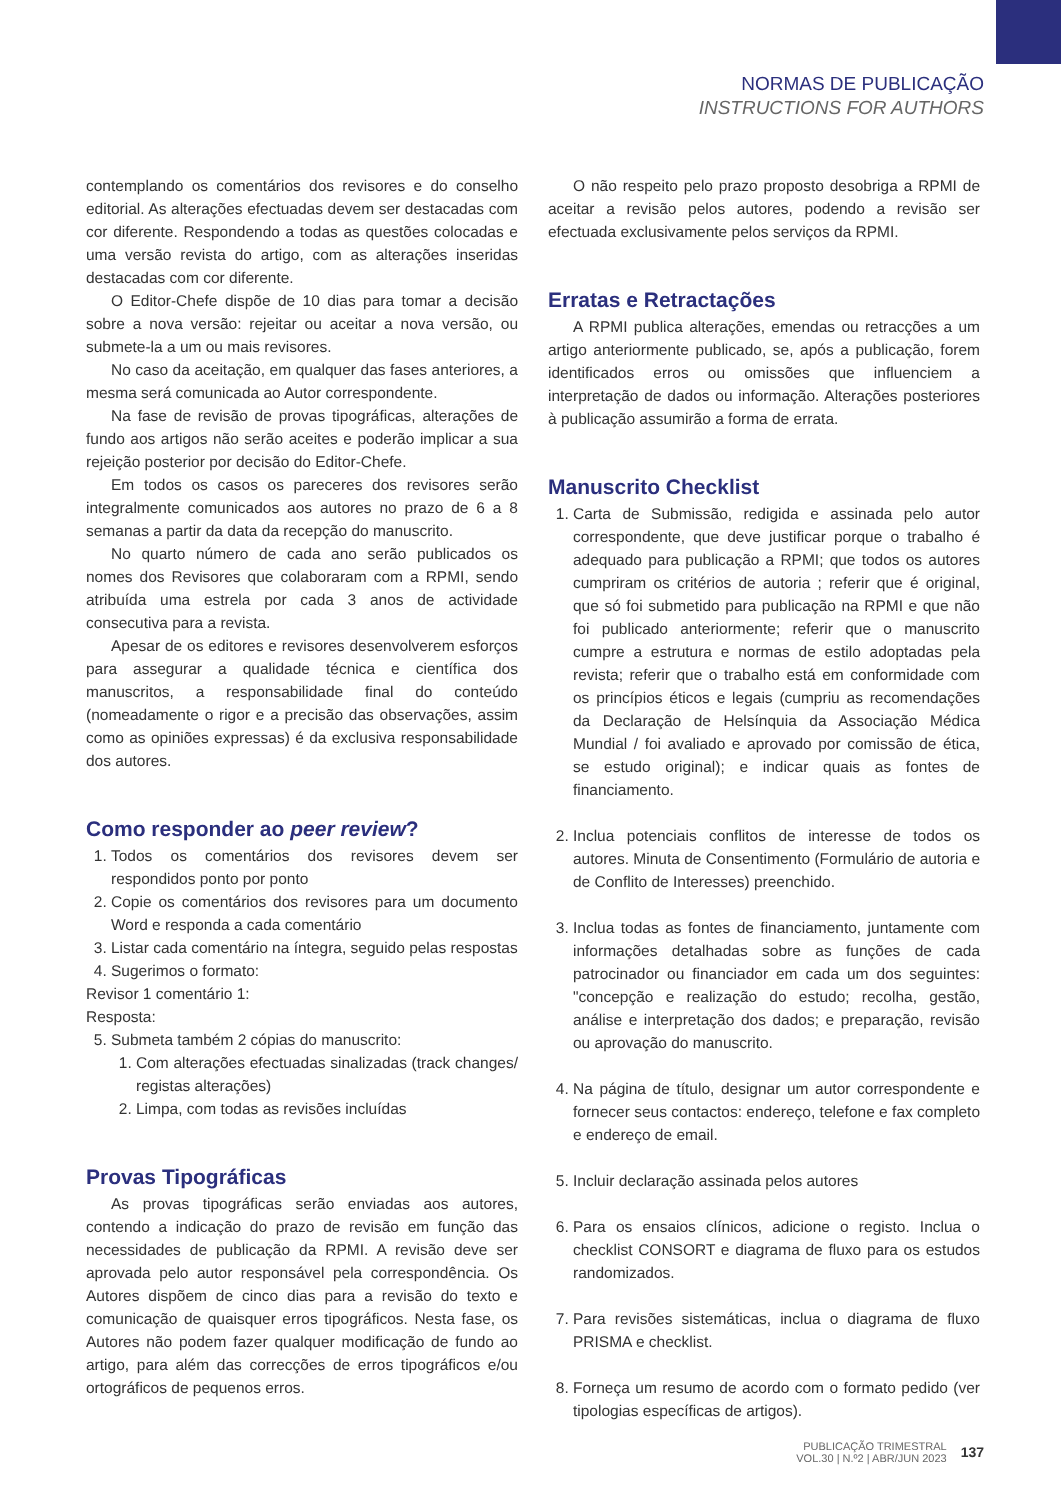NORMAS DE PUBLICAÇÃO
INSTRUCTIONS FOR AUTHORS
contemplando os comentários dos revisores e do conselho editorial. As alterações efectuadas devem ser destacadas com cor diferente. Respondendo a todas as questões colocadas e uma versão revista do artigo, com as alterações inseridas destacadas com cor diferente.
O Editor-Chefe dispõe de 10 dias para tomar a decisão sobre a nova versão: rejeitar ou aceitar a nova versão, ou submete-la a um ou mais revisores.
No caso da aceitação, em qualquer das fases anteriores, a mesma será comunicada ao Autor correspondente.
Na fase de revisão de provas tipográficas, alterações de fundo aos artigos não serão aceites e poderão implicar a sua rejeição posterior por decisão do Editor-Chefe.
Em todos os casos os pareceres dos revisores serão integralmente comunicados aos autores no prazo de 6 a 8 semanas a partir da data da recepção do manuscrito.
No quarto número de cada ano serão publicados os nomes dos Revisores que colaboraram com a RPMI, sendo atribuída uma estrela por cada 3 anos de actividade consecutiva para a revista.
Apesar de os editores e revisores desenvolverem esforços para assegurar a qualidade técnica e científica dos manuscritos, a responsabilidade final do conteúdo (nomeadamente o rigor e a precisão das observações, assim como as opiniões expressas) é da exclusiva responsabilidade dos autores.
Como responder ao peer review?
1. Todos os comentários dos revisores devem ser respondidos ponto por ponto
2. Copie os comentários dos revisores para um documento Word e responda a cada comentário
3. Listar cada comentário na íntegra, seguido pelas respostas
4. Sugerimos o formato:
Revisor 1 comentário 1:
Resposta:
5. Submeta também 2 cópias do manuscrito:
1. Com alterações efectuadas sinalizadas (track changes/ registas alterações)
2. Limpa, com todas as revisões incluídas
Provas Tipográficas
As provas tipográficas serão enviadas aos autores, contendo a indicação do prazo de revisão em função das necessidades de publicação da RPMI. A revisão deve ser aprovada pelo autor responsável pela correspondência. Os Autores dispõem de cinco dias para a revisão do texto e comunicação de quaisquer erros tipográficos. Nesta fase, os Autores não podem fazer qualquer modificação de fundo ao artigo, para além das correcções de erros tipográficos e/ou ortográficos de pequenos erros.
O não respeito pelo prazo proposto desobriga a RPMI de aceitar a revisão pelos autores, podendo a revisão ser efectuada exclusivamente pelos serviços da RPMI.
Erratas e Retractações
A RPMI publica alterações, emendas ou retracções a um artigo anteriormente publicado, se, após a publicação, forem identificados erros ou omissões que influenciem a interpretação de dados ou informação. Alterações posteriores à publicação assumirão a forma de errata.
Manuscrito Checklist
1. Carta de Submissão, redigida e assinada pelo autor correspondente, que deve justificar porque o trabalho é adequado para publicação a RPMI; que todos os autores cumpriram os critérios de autoria ; referir que é original, que só foi submetido para publicação na RPMI e que não foi publicado anteriormente; referir que o manuscrito cumpre a estrutura e normas de estilo adoptadas pela revista; referir que o trabalho está em conformidade com os princípios éticos e legais (cumpriu as recomendações da Declaração de Helsínquia da Associação Médica Mundial / foi avaliado e aprovado por comissão de ética, se estudo original); e indicar quais as fontes de financiamento.
2. Inclua potenciais conflitos de interesse de todos os autores. Minuta de Consentimento (Formulário de autoria e de Conflito de Interesses) preenchido.
3. Inclua todas as fontes de financiamento, juntamente com informações detalhadas sobre as funções de cada patrocinador ou financiador em cada um dos seguintes: "concepção e realização do estudo; recolha, gestão, análise e interpretação dos dados; e preparação, revisão ou aprovação do manuscrito.
4. Na página de título, designar um autor correspondente e fornecer seus contactos: endereço, telefone e fax completo e endereço de email.
5. Incluir declaração assinada pelos autores
6. Para os ensaios clínicos, adicione o registo. Inclua o checklist CONSORT e diagrama de fluxo para os estudos randomizados.
7. Para revisões sistemáticas, inclua o diagrama de fluxo PRISMA e checklist.
8. Forneça um resumo de acordo com o formato pedido (ver tipologias específicas de artigos).
PUBLICAÇÃO TRIMESTRAL
VOL.30 | N.º2 | ABR/JUN 2023
137